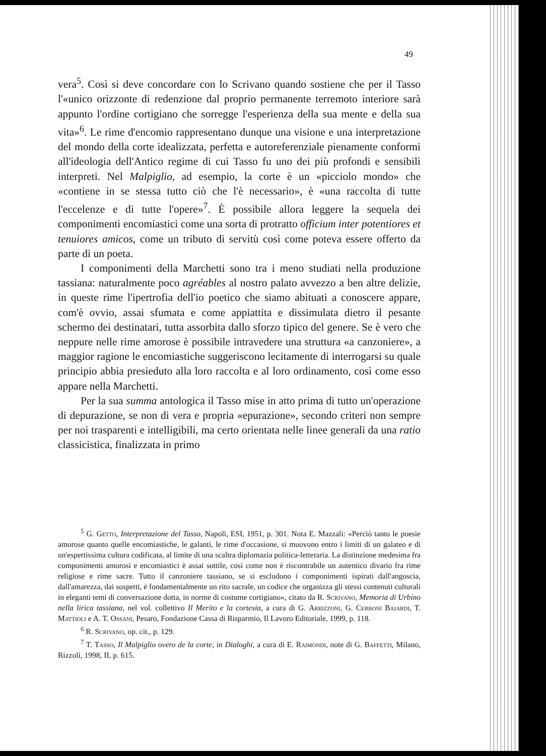49
vera<sup>5</sup>. Così si deve concordare con lo Scrivano quando sostiene che per il Tasso l'«unico orizzonte di redenzione dal proprio permanente terremoto interiore sarà appunto l'ordine cortigiano che sorregge l'esperienza della sua mente e della sua vita»<sup>6</sup>. Le rime d'encomio rappresentano dunque una visione e una interpretazione del mondo della corte idealizzata, perfetta e autoreferenziale pienamente conformi all'ideologia dell'Antico regime di cui Tasso fu uno dei più profondi e sensibili interpreti. Nel Malpiglio, ad esempio, la corte è un «picciolo mondo» che «contiene in se stessa tutto ciò che l'è necessario», è «una raccolta di tutte l'eccelenze e di tutte l'opere»<sup>7</sup>. È possibile allora leggere la sequela dei componimenti encomiastici come una sorta di protratto officium inter potentiores et tenuiores amicos, come un tributo di servitù così come poteva essere offerto da parte di un poeta.
I componimenti della Marchetti sono tra i meno studiati nella produzione tassiana: naturalmente poco agréables al nostro palato avvezzo a ben altre delizie, in queste rime l'ipertrofia dell'io poetico che siamo abituati a conoscere appare, com'è ovvio, assai sfumata e come appiattita e dissimulata dietro il pesante schermo dei destinatari, tutta assorbita dallo sforzo tipico del genere. Se è vero che neppure nelle rime amorose è possibile intravedere una struttura «a canzoniere», a maggior ragione le encomiastiche suggeriscono lecitamente di interrogarsi su quale principio abbia presieduto alla loro raccolta e al loro ordinamento, così come esso appare nella Marchetti.
Per la sua summa antologica il Tasso mise in atto prima di tutto un'operazione di depurazione, se non di vera e propria «epurazione», secondo criteri non sempre per noi trasparenti e intelligibili, ma certo orientata nelle linee generali da una ratio classicistica, finalizzata in primo
<sup>5</sup> G. Getto, Interpretazione del Tasso, Napoli, ESI, 1951, p. 301. Nota E. Mazzali: «Perciò tanto le poesie amorose quanto quelle encomiastiche, le galanti, le rime d'occasione, si muovono entro i limiti di un galateo e di un'espertissima cultura codificata, al limite di una scaltra diplomazia politica-letteraria. La distinzione medesima fra componimenti amorosi e encomiastici è assai sottile, così come non è riscontrabile un autentico divario fra rime religiose e rime sacre. Tutto il canzoniere tassiano, se si escludono i componimenti ispirati dall'angoscia, dall'amarezza, dai sospetti, è fondamentalmente un rito sacrale, un codice che organizza gli stessi contenuti culturali in eleganti temi di conversazione dotta, in norme di costume cortigiano», citato da R. Scrivano, Memoria di Urbino nella lirica tassiana, nel vol. collettivo Il Merito e la cortesia, a cura di G. Arbizzoni, G. Cerboni Baiardi, T. Mattioli e A. T. Ossani, Pesaro, Fondazione Cassa di Risparmio, Il Lavoro Editoriale, 1999, p. 118.
<sup>6</sup> R. Scrivano, op. cit., p. 129.
<sup>7</sup> T. Tasso, Il Malpiglio overo de la corte, in Dialoghi, a cura di E. Raimondi, note di G. Baffetti, Milano, Rizzoli, 1998, II, p. 615.